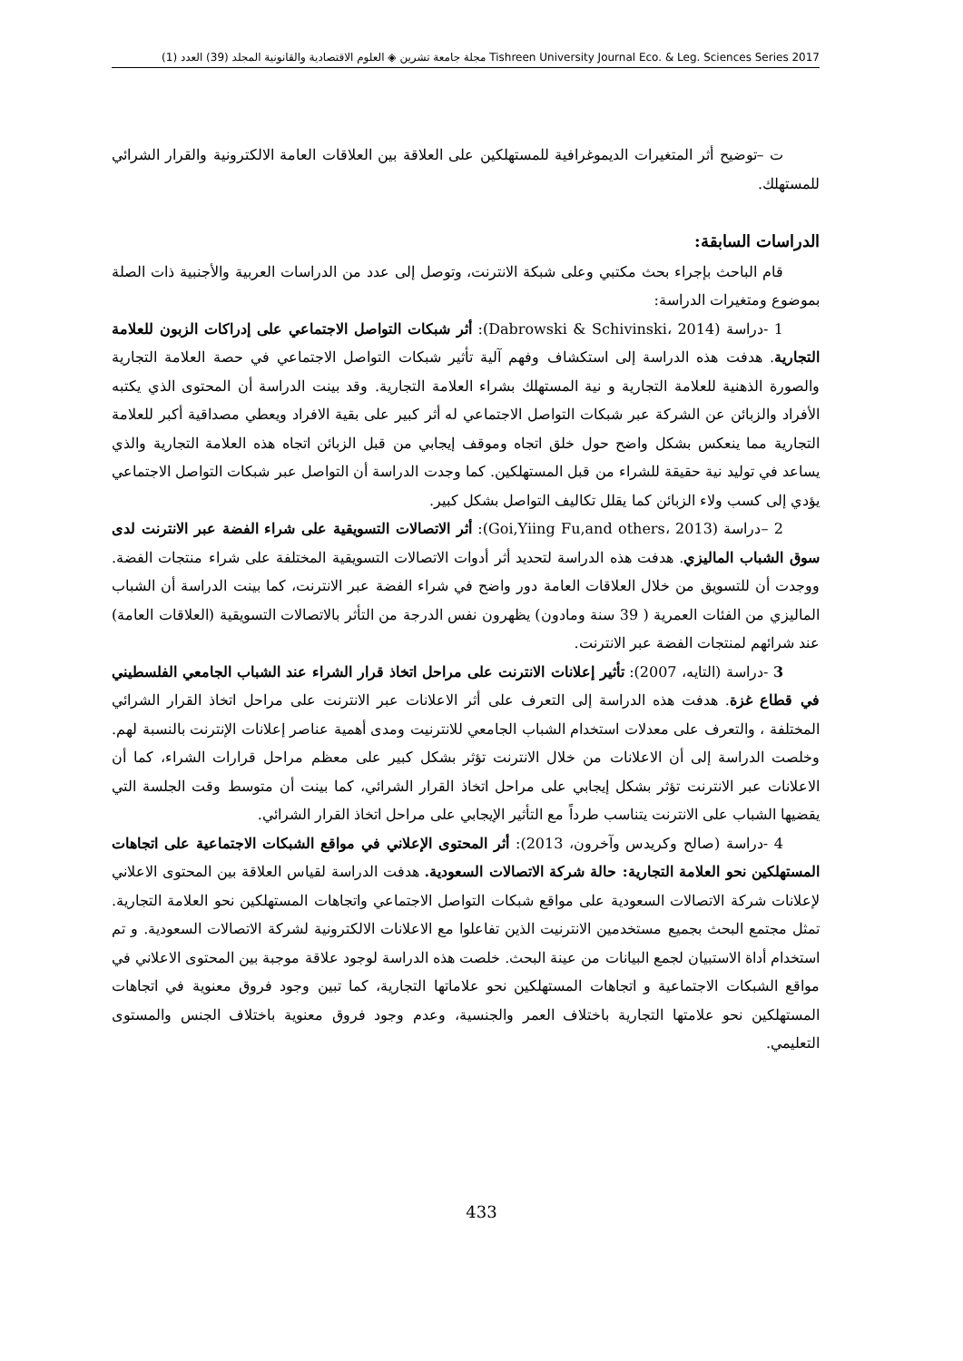مجلة جامعة تشرين ◈ العلوم الاقتصادية والقانونية المجلد (39) العدد (1) Tishreen University Journal Eco. & Leg. Sciences Series 2017
ت –توضيح أثر المتغيرات الديموغرافية للمستهلكين على العلاقة بين العلاقات العامة الالكترونية والقرار الشرائي للمستهلك.
الدراسات السابقة:
قام الباحث بإجراء بحث مكتبي وعلى شبكة الانترنت، وتوصل إلى عدد من الدراسات العربية والأجنبية ذات الصلة بموضوع ومتغيرات الدراسة:
1 -دراسة (Dabrowski & Schivinski، 2014): أثر شبكات التواصل الاجتماعي على إدراكات الزبون للعلامة التجارية. هدفت هذه الدراسة إلى استكشاف وفهم آلية تأثير شبكات التواصل الاجتماعي في حصة العلامة التجارية والصورة الذهنية للعلامة التجارية و نية المستهلك بشراء العلامة التجارية. وقد بينت الدراسة أن المحتوى الذي يكتبه الأفراد والزبائن عن الشركة عبر شبكات التواصل الاجتماعي له أثر كبير على بقية الافراد ويعطي مصداقية أكبر للعلامة التجارية مما ينعكس بشكل واضح حول خلق اتجاه وموقف إيجابي من قبل الزبائن اتجاه هذه العلامة التجارية والذي يساعد في توليد نية حقيقة للشراء من قبل المستهلكين. كما وجدت الدراسة أن التواصل عبر شبكات التواصل الاجتماعي يؤدي إلى كسب ولاء الزبائن كما يقلل تكاليف التواصل بشكل كبير.
2 –دراسة (Goi,Yiing Fu,and others، 2013): أثر الاتصالات التسويقية على شراء الفضة عبر الانترنت لدى سوق الشباب الماليزي. هدفت هذه الدراسة لتحديد أثر أدوات الاتصالات التسويقية المختلفة على شراء منتجات الفضة. ووجدت أن للتسويق من خلال العلاقات العامة دور واضح في شراء الفضة عبر الانترنت، كما بينت الدراسة أن الشباب الماليزي من الفئات العمرية ( 39 سنة ومادون) يظهرون نفس الدرجة من التأثر بالاتصالات التسويقية (العلاقات العامة) عند شرائهم لمنتجات الفضة عبر الانترنت.
3 -دراسة (التايه، 2007): تأثير إعلانات الانترنت على مراحل اتخاذ قرار الشراء عند الشباب الجامعي الفلسطيني في قطاع غزة. هدفت هذه الدراسة إلى التعرف على أثر الاعلانات عبر الانترنت على مراحل اتخاذ القرار الشرائي المختلفة ، والتعرف على معدلات استخدام الشباب الجامعي للانترنيت ومدى أهمية عناصر إعلانات الإنترنت بالنسبة لهم. وخلصت الدراسة إلى أن الاعلانات من خلال الانترنت تؤثر بشكل كبير على معظم مراحل قرارات الشراء، كما أن الاعلانات عبر الانترنت تؤثر بشكل إيجابي على مراحل اتخاذ القرار الشرائي، كما بينت أن متوسط وقت الجلسة التي يقضيها الشباب على الانترنت يتناسب طرداً مع التأثير الإيجابي على مراحل اتخاذ القرار الشرائي.
4 -دراسة (صالح وكريدس وآخرون، 2013): أثر المحتوى الإعلاني في مواقع الشبكات الاجتماعية على اتجاهات المستهلكين نحو العلامة التجارية: حالة شركة الاتصالات السعودية. هدفت الدراسة لقياس العلاقة بين المحتوى الاعلاني لإعلانات شركة الاتصالات السعودية على مواقع شبكات التواصل الاجتماعي واتجاهات المستهلكين نحو العلامة التجارية. تمثل مجتمع البحث بجميع مستخدمين الانترنيت الذين تفاعلوا مع الاعلانات الالكترونية لشركة الاتصالات السعودية. و تم استخدام أداة الاستبيان لجمع البيانات من عينة البحث. خلصت هذه الدراسة لوجود علاقة موجبة بين المحتوى الاعلاني في مواقع الشبكات الاجتماعية و اتجاهات المستهلكين نحو علاماتها التجارية، كما تبين وجود فروق معنوية في اتجاهات المستهلكين نحو علامتها التجارية باختلاف العمر والجنسية، وعدم وجود فروق معنوية باختلاف الجنس والمستوى التعليمي.
433